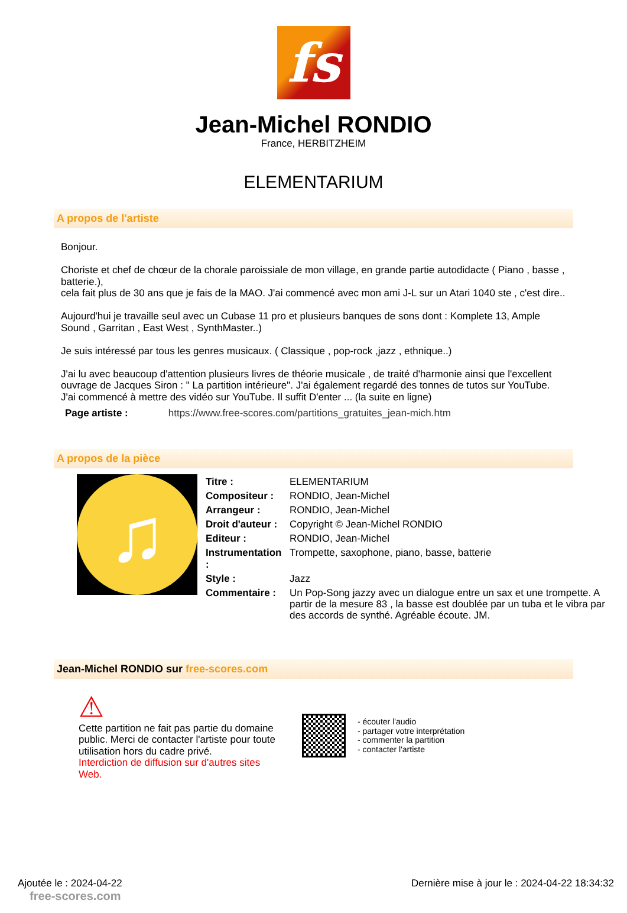fs
Jean-Michel RONDIO
France, HERBITZHEIM
ELEMENTARIUM
A propos de l'artiste
Bonjour.
Choriste et chef de chœur de la chorale paroissiale de mon village, en grande partie autodidacte ( Piano , basse , batterie.),
cela fait plus de 30 ans que je fais de la MAO. J'ai commencé avec mon ami J-L sur un Atari 1040 ste , c'est dire..
Aujourd'hui je travaille seul avec un Cubase 11 pro et plusieurs banques de sons dont : Komplete 13, Ample Sound , Garritan , East West , SynthMaster..)
Je suis intéressé par tous les genres musicaux. ( Classique , pop-rock ,jazz , ethnique..)
J'ai lu avec beaucoup d'attention plusieurs livres de théorie musicale , de traité d'harmonie ainsi que l'excellent ouvrage de Jacques Siron : " La partition intérieure". J'ai également regardé des tonnes de tutos sur YouTube. J'ai commencé à mettre des vidéo sur YouTube. Il suffit D'enter ... (la suite en ligne)
Page artiste : https://www.free-scores.com/partitions_gratuites_jean-mich.htm
A propos de la pièce
♫
| Titre : | ELEMENTARIUM |
| Compositeur : | RONDIO, Jean-Michel |
| Arrangeur : | RONDIO, Jean-Michel |
| Droit d'auteur : | Copyright © Jean-Michel RONDIO |
| Editeur : | RONDIO, Jean-Michel |
| Instrumentation : | Trompette, saxophone, piano, basse, batterie |
| Style : | Jazz |
| Commentaire : | Un Pop-Song jazzy avec un dialogue entre un sax et une trompette. A partir de la mesure 83 , la basse est doublée par un tuba et le vibra par des accords de synthé. Agréable écoute. JM. |
Jean-Michel RONDIO sur free-scores.com
⚠
Cette partition ne fait pas partie du domaine public. Merci de contacter l'artiste pour toute utilisation hors du cadre privé.
Interdiction de diffusion sur d'autres sites Web.
- écouter l'audio
- partager votre interprétation
- commenter la partition
- contacter l'artiste
Ajoutée le : 2024-04-22
free-scores.com
Dernière mise à jour le : 2024-04-22 18:34:32